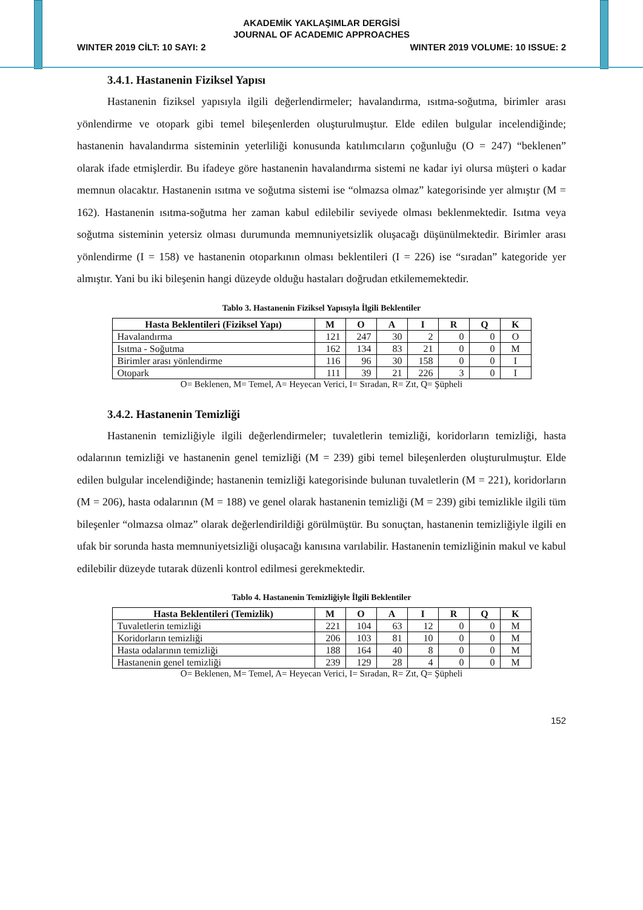AKADEMİK YAKLAŞIMLAR DERGİSİ
JOURNAL OF ACADEMIC APPROACHES
WINTER 2019 CİLT: 10 SAYI: 2 WINTER 2019 VOLUME: 10 ISSUE: 2
3.4.1. Hastanenin Fiziksel Yapısı
Hastanenin fiziksel yapısıyla ilgili değerlendirmeler; havalandırma, ısıtma-soğutma, birimler arası yönlendirme ve otopark gibi temel bileşenlerden oluşturulmuştur. Elde edilen bulgular incelendiğinde; hastanenin havalandırma sisteminin yeterliliği konusunda katılımcıların çoğunluğu (O = 247) “beklenen” olarak ifade etmişlerdir. Bu ifadeye göre hastanenin havalandırma sistemi ne kadar iyi olursa müşteri o kadar memnun olacaktır. Hastanenin ısıtma ve soğutma sistemi ise “olmazsa olmaz” kategorisinde yer almıştır (M = 162). Hastanenin ısıtma-soğutma her zaman kabul edilebilir seviyede olması beklenmektedir. Isıtma veya soğutma sisteminin yetersiz olması durumunda memnuniyetsizlik oluşacağı düşünülmektedir. Birimler arası yönlendirme (I = 158) ve hastanenin otoparkının olması beklentileri (I = 226) ise “sıradan” kategoride yer almıştır. Yani bu iki bileşenin hangi düzeyde olduğu hastaları doğrudan etkilememektedir.
Tablo 3. Hastanenin Fiziksel Yapısıyla İlgili Beklentiler
| Hasta Beklentileri (Fiziksel Yapı) | M | O | A | I | R | Q | K |
| --- | --- | --- | --- | --- | --- | --- | --- |
| Havalandırma | 121 | 247 | 30 | 2 | 0 | 0 | O |
| Isıtma - Soğutma | 162 | 134 | 83 | 21 | 0 | 0 | M |
| Birimler arası yönlendirme | 116 | 96 | 30 | 158 | 0 | 0 | I |
| Otopark | 111 | 39 | 21 | 226 | 3 | 0 | I |
O= Beklenen, M= Temel, A= Heyecan Verici, I= Sıradan, R= Zıt, Q= Şüpheli
3.4.2. Hastanenin Temizliği
Hastanenin temizliğiyle ilgili değerlendirmeler; tuvaletlerin temizliği, koridorların temizliği, hasta odalarının temizliği ve hastanenin genel temizliği (M = 239) gibi temel bileşenlerden oluşturulmuştur. Elde edilen bulgular incelendiğinde; hastanenin temizliği kategorisinde bulunan tuvaletlerin (M = 221), koridorların (M = 206), hasta odalarının (M = 188) ve genel olarak hastanenin temizliği (M = 239) gibi temizlikle ilgili tüm bileşenler “olmazsa olmaz” olarak değerlendirildiği görülmüştür. Bu sonuçtan, hastanenin temizliğiyle ilgili en ufak bir sorunda hasta memnuniyetsizliği oluşacağı kanısına varılabilir. Hastanenin temizliğinin makul ve kabul edilebilir düzeyde tutarak düzenli kontrol edilmesi gerekmektedir.
Tablo 4. Hastanenin Temizliğiyle İlgili Beklentiler
| Hasta Beklentileri (Temizlik) | M | O | A | I | R | Q | K |
| --- | --- | --- | --- | --- | --- | --- | --- |
| Tuvaletlerin temizliği | 221 | 104 | 63 | 12 | 0 | 0 | M |
| Koridorların temizliği | 206 | 103 | 81 | 10 | 0 | 0 | M |
| Hasta odalarının temizliği | 188 | 164 | 40 | 8 | 0 | 0 | M |
| Hastanenin genel temizliği | 239 | 129 | 28 | 4 | 0 | 0 | M |
O= Beklenen, M= Temel, A= Heyecan Verici, I= Sıradan, R= Zıt, Q= Şüpheli
152